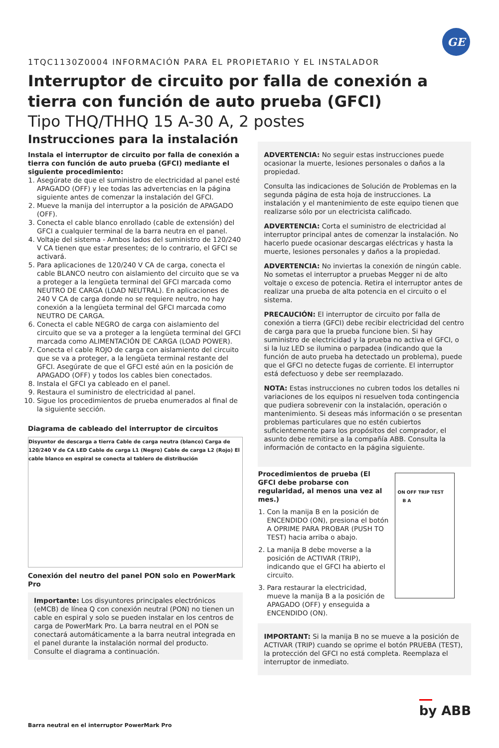GE
1TQC1130Z0004 INFORMACIÓN PARA EL PROPIETARIO Y EL INSTALADOR
Interruptor de circuito por falla de conexión a tierra con función de auto prueba (GFCI)
Tipo THQ/THHQ 15 A-30 A, 2 postes
Instrucciones para la instalación
Instala el interruptor de circuito por falla de conexión a tierra con función de auto prueba (GFCI) mediante el siguiente procedimiento:
1. Asegúrate de que el suministro de electricidad al panel esté APAGADO (OFF) y lee todas las advertencias en la página siguiente antes de comenzar la instalación del GFCI.
2. Mueve la manija del interruptor a la posición de APAGADO (OFF).
3. Conecta el cable blanco enrollado (cable de extensión) del GFCI a cualquier terminal de la barra neutra en el panel.
4. Voltaje del sistema - Ambos lados del suministro de 120/240 V CA tienen que estar presentes; de lo contrario, el GFCI se activará.
5. Para aplicaciones de 120/240 V CA de carga, conecta el cable BLANCO neutro con aislamiento del circuito que se va a proteger a la lengüeta terminal del GFCI marcada como NEUTRO DE CARGA (LOAD NEUTRAL). En aplicaciones de 240 V CA de carga donde no se requiere neutro, no hay conexión a la lengüeta terminal del GFCI marcada como NEUTRO DE CARGA.
6. Conecta el cable NEGRO de carga con aislamiento del circuito que se va a proteger a la lengüeta terminal del GFCI marcada como ALIMENTACIÓN DE CARGA (LOAD POWER).
7. Conecta el cable ROJO de carga con aislamiento del circuito que se va a proteger, a la lengüeta terminal restante del GFCI. Asegúrate de que el GFCI esté aún en la posición de APAGADO (OFF) y todos los cables bien conectados.
8. Instala el GFCI ya cableado en el panel.
9. Restaura el suministro de electricidad al panel.
10. Sigue los procedimientos de prueba enumerados al final de la siguiente sección.
Diagrama de cableado del interruptor de circuitos
Disyuntor de descarga a tierra Cable de carga neutra (blanco) Carga de 120/240 V de CA LED Cable de carga L1 (Negro) Cable de carga L2 (Rojo) El cable blanco en espiral se conecta al tablero de distribución
Conexión del neutro del panel PON solo en PowerMark Pro
Importante: Los disyuntores principales electrónicos (eMCB) de línea Q con conexión neutral (PON) no tienen un cable en espiral y solo se pueden instalar en los centros de carga de PowerMark Pro. La barra neutral en el PON se conectará automáticamente a la barra neutral integrada en el panel durante la instalación normal del producto. Consulte el diagrama a continuación.
Barra neutral en el interruptor PowerMark Pro
ADVERTENCIA: No seguir estas instrucciones puede ocasionar la muerte, lesiones personales o daños a la propiedad.
Consulta las indicaciones de Solución de Problemas en la segunda página de esta hoja de instrucciones. La instalación y el mantenimiento de este equipo tienen que realizarse sólo por un electricista calificado.
ADVERTENCIA: Corta el suministro de electricidad al interruptor principal antes de comenzar la instalación. No hacerlo puede ocasionar descargas eléctricas y hasta la muerte, lesiones personales y daños a la propiedad.
ADVERTENCIA: No inviertas la conexión de ningún cable. No sometas el interruptor a pruebas Megger ni de alto voltaje o exceso de potencia. Retira el interruptor antes de realizar una prueba de alta potencia en el circuito o el sistema.
PRECAUCIÓN: El interruptor de circuito por falla de conexión a tierra (GFCI) debe recibir electricidad del centro de carga para que la prueba funcione bien. Si hay suministro de electricidad y la prueba no activa el GFCI, o si la luz LED se ilumina o parpadea (indicando que la función de auto prueba ha detectado un problema), puede que el GFCI no detecte fugas de corriente. El interruptor está defectuoso y debe ser reemplazado.
NOTA: Estas instrucciones no cubren todos los detalles ni variaciones de los equipos ni resuelven toda contingencia que pudiera sobrevenir con la instalación, operación o mantenimiento. Si deseas más información o se presentan problemas particulares que no estén cubiertos suficientemente para los propósitos del comprador, el asunto debe remitirse a la compañía ABB. Consulta la información de contacto en la página siguiente.
Procedimientos de prueba (El GFCI debe probarse con regularidad, al menos una vez al mes.)
1. Con la manija B en la posición de ENCENDIDO (ON), presiona el botón A OPRIME PARA PROBAR (PUSH TO TEST) hacia arriba o abajo.
2. La manija B debe moverse a la posición de ACTIVAR (TRIP), indicando que el GFCI ha abierto el circuito.
3. Para restaurar la electricidad, mueve la manija B a la posición de APAGADO (OFF) y enseguida a ENCENDIDO (ON).
ON OFF TRIP TEST B A
IMPORTANT: Si la manija B no se mueve a la posición de ACTIVAR (TRIP) cuando se oprime el botón PRUEBA (TEST), la protección del GFCI no está completa. Reemplaza el interruptor de inmediato.
by ABB